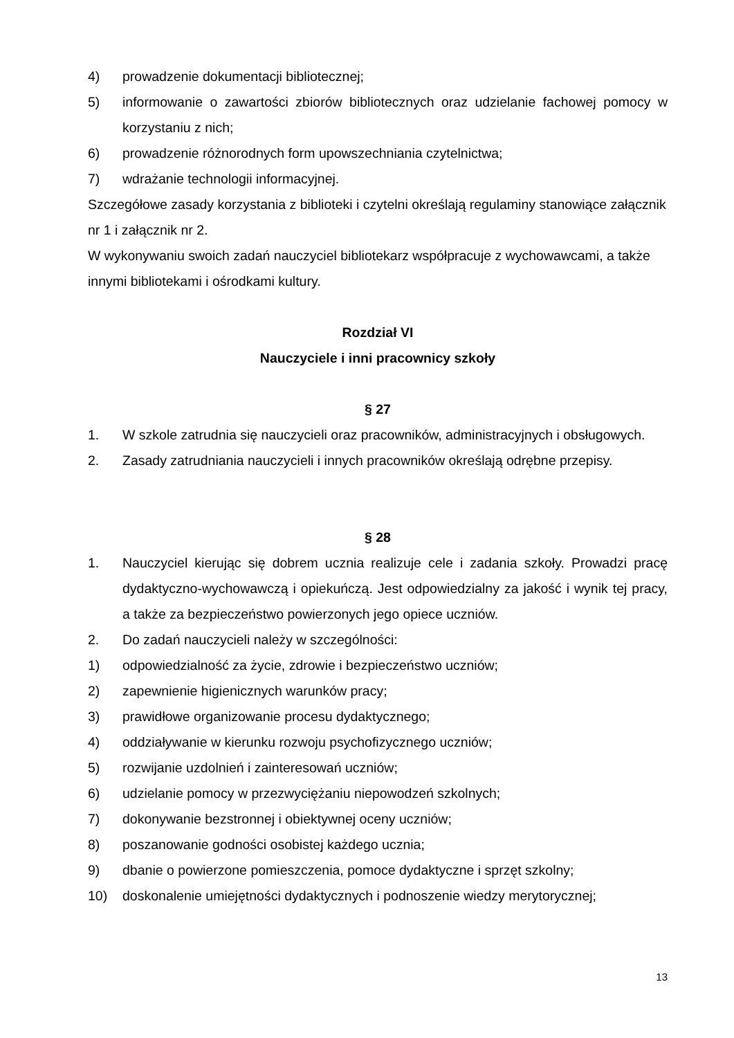4) prowadzenie dokumentacji bibliotecznej;
5) informowanie o zawartości zbiorów bibliotecznych oraz udzielanie fachowej pomocy w korzystaniu z nich;
6) prowadzenie różnorodnych form upowszechniania czytelnictwa;
7) wdrażanie technologii informacyjnej.
Szczegółowe zasady korzystania z biblioteki i czytelni określają regulaminy stanowiące załącznik nr 1 i załącznik nr 2.
W wykonywaniu swoich zadań nauczyciel bibliotekarz współpracuje z wychowawcami, a także innymi bibliotekami i ośrodkami kultury.
Rozdział VI
Nauczyciele i inni pracownicy szkoły
§ 27
1. W szkole zatrudnia się nauczycieli oraz pracowników, administracyjnych i obsługowych.
2. Zasady zatrudniania nauczycieli i innych pracowników określają odrębne przepisy.
§ 28
1. Nauczyciel kierując się dobrem ucznia realizuje cele i zadania szkoły. Prowadzi pracę dydaktyczno-wychowawczą i opiekuńczą. Jest odpowiedzialny za jakość i wynik tej pracy, a także za bezpieczeństwo powierzonych jego opiece uczniów.
2. Do zadań nauczycieli należy w szczególności:
1) odpowiedzialność za życie, zdrowie i bezpieczeństwo uczniów;
2) zapewnienie higienicznych warunków pracy;
3) prawidłowe organizowanie procesu dydaktycznego;
4) oddziaływanie w kierunku rozwoju psychofizycznego uczniów;
5) rozwijanie uzdolnień i zainteresowań uczniów;
6) udzielanie pomocy w przezwyciężaniu niepowodzeń szkolnych;
7) dokonywanie bezstronnej i obiektywnej oceny uczniów;
8) poszanowanie godności osobistej każdego ucznia;
9) dbanie o powierzone pomieszczenia, pomoce dydaktyczne i sprzęt szkolny;
10) doskonalenie umiejętności dydaktycznych i podnoszenie wiedzy merytorycznej;
13